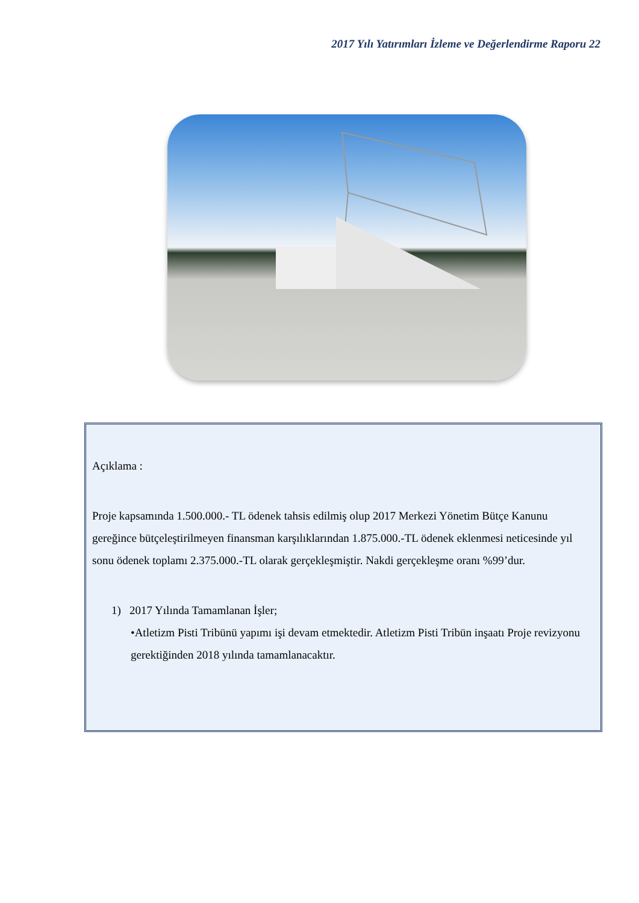2017 Yılı Yatırımları İzleme ve Değerlendirme Raporu 22
Açıklama :
Proje kapsamında 1.500.000.- TL ödenek tahsis edilmiş olup 2017 Merkezi Yönetim Bütçe Kanunu gereğince bütçeleştirilmeyen finansman karşılıklarından 1.875.000.-TL ödenek eklenmesi neticesinde yıl sonu ödenek toplamı 2.375.000.-TL olarak gerçekleşmiştir. Nakdi gerçekleşme oranı %99’dur.
1) 2017 Yılında Tamamlanan İşler;
•Atletizm Pisti Tribünü yapımı işi devam etmektedir. Atletizm Pisti Tribün inşaatı Proje revizyonu gerektiğinden 2018 yılında tamamlanacaktır.